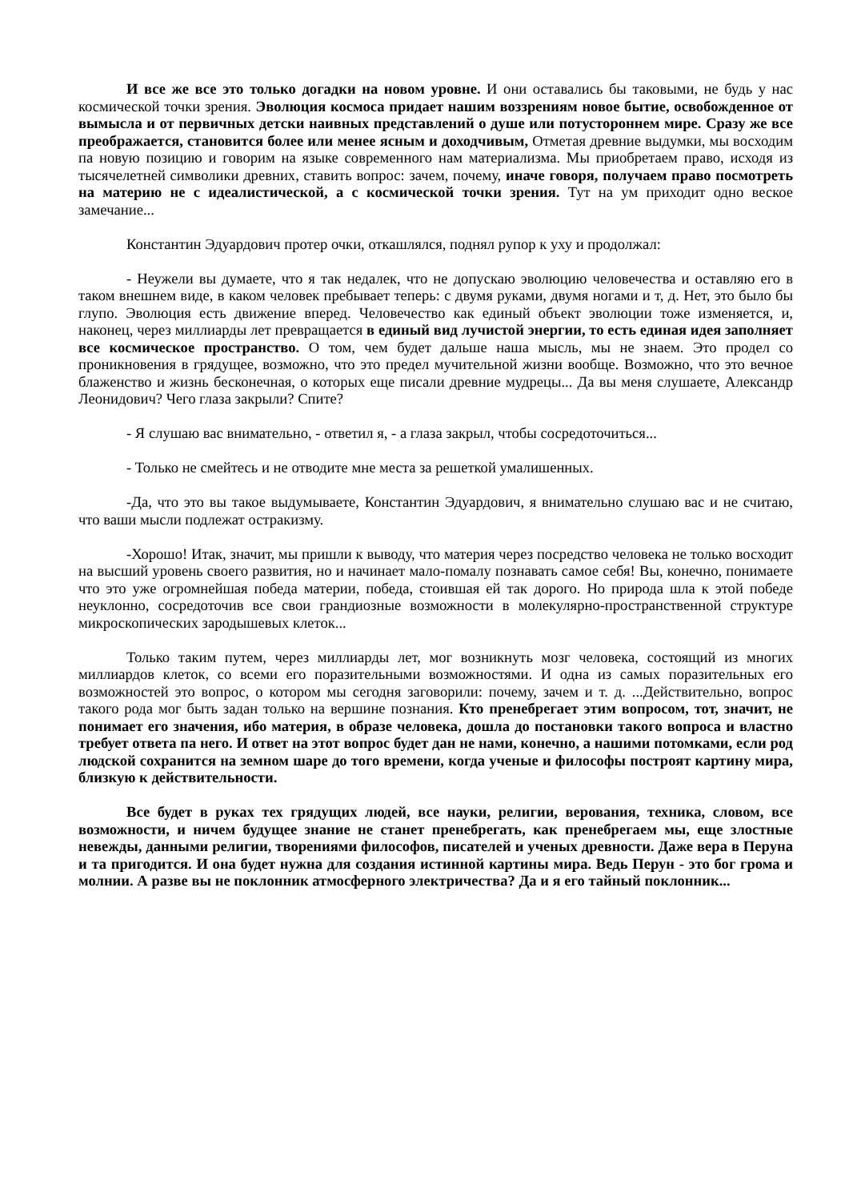И все же все это только догадки на новом уровне. И они оставались бы таковыми, не будь у нас космической точки зрения. Эволюция космоса придает нашим воззрениям новое бытие, освобожденное от вымысла и от первичных детски наивных представлений о душе или потустороннем мире. Сразу же все преображается, становится более или менее ясным и доходчивым, Отметая древние выдумки, мы восходим па новую позицию и говорим на языке современного нам материализма. Мы приобретаем право, исходя из тысячелетней символики древних, ставить вопрос: зачем, почему, иначе говоря, получаем право посмотреть на материю не с идеалистической, а с космической точки зрения. Тут на ум приходит одно веское замечание...
Константин Эдуардович протер очки, откашлялся, поднял рупор к уху и продолжал:
- Неужели вы думаете, что я так недалек, что не допускаю эволюцию человечества и оставляю его в таком внешнем виде, в каком человек пребывает теперь: с двумя руками, двумя ногами и т, д. Нет, это было бы глупо. Эволюция есть движение вперед. Человечество как единый объект эволюции тоже изменяется, и, наконец, через миллиарды лет превращается в единый вид лучистой энергии, то есть единая идея заполняет все космическое пространство. О том, чем будет дальше наша мысль, мы не знаем. Это продел со проникновения в грядущее, возможно, что это предел мучительной жизни вообще. Возможно, что это вечное блаженство и жизнь бесконечная, о которых еще писали древние мудрецы... Да вы меня слушаете, Александр Леонидович? Чего глаза закрыли? Спите?
- Я слушаю вас внимательно, - ответил я, - а глаза закрыл, чтобы сосредоточиться...
- Только не смейтесь и не отводите мне места за решеткой умалишенных.
-Да, что это вы такое выдумываете, Константин Эдуардович, я внимательно слушаю вас и не считаю, что ваши мысли подлежат остракизму.
-Хорошо! Итак, значит, мы пришли к выводу, что материя через посредство человека не только восходит на высший уровень своего развития, но и начинает мало-помалу познавать самое себя! Вы, конечно, понимаете что это уже огромнейшая победа материи, победа, стоившая ей так дорого. Но природа шла к этой победе неуклонно, сосредоточив все свои грандиозные возможности в молекулярно-пространственной структуре микроскопических зародышевых клеток...
Только таким путем, через миллиарды лет, мог возникнуть мозг человека, состоящий из многих миллиардов клеток, со всеми его поразительными возможностями. И одна из самых поразительных его возможностей это вопрос, о котором мы сегодня заговорили: почему, зачем и т. д. ...Действительно, вопрос такого рода мог быть задан только на вершине познания. Кто пренебрегает этим вопросом, тот, значит, не понимает его значения, ибо материя, в образе человека, дошла до постановки такого вопроса и властно требует ответа па него. И ответ на этот вопрос будет дан не нами, конечно, а нашими потомками, если род людской сохранится на земном шаре до того времени, когда ученые и философы построят картину мира, близкую к действительности.
Все будет в руках тех грядущих людей, все науки, религии, верования, техника, словом, все возможности, и ничем будущее знание не станет пренебрегать, как пренебрегаем мы, еще злостные невежды, данными религии, творениями философов, писателей и ученых древности. Даже вера в Перуна и та пригодится. И она будет нужна для создания истинной картины мира. Ведь Перун - это бог грома и молнии. А разве вы не поклонник атмосферного электричества? Да и я его тайный поклонник...